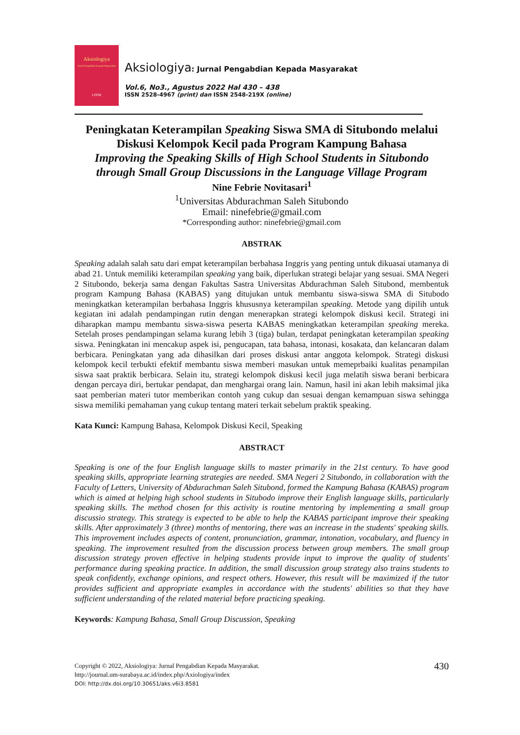Aksiologiya
Jurnal Pengabdian Kepada Masyarakat
LPPM
Aksiologiya: Jurnal Pengabdian Kepada Masyarakat
Vol.6, No3., Agustus 2022 Hal 430 – 438
ISSN 2528-4967 (print) dan ISSN 2548-219X (online)
Peningkatan Keterampilan Speaking Siswa SMA di Situbondo melalui Diskusi Kelompok Kecil pada Program Kampung Bahasa
Improving the Speaking Skills of High School Students in Situbondo through Small Group Discussions in the Language Village Program
Nine Febrie Novitasari<sup>1</sup>
<sup>1</sup> Universitas Abdurachman Saleh Situbondo
Email: ninefebrie@gmail.com
*Corresponding author: ninefebrie@gmail.com
ABSTRAK
Speaking adalah salah satu dari empat keterampilan berbahasa Inggris yang penting untuk dikuasai utamanya di abad 21. Untuk memiliki keterampilan speaking yang baik, diperlukan strategi belajar yang sesuai. SMA Negeri 2 Situbondo, bekerja sama dengan Fakultas Sastra Universitas Abdurachman Saleh Situbond, membentuk program Kampung Bahasa (KABAS) yang ditujukan untuk membantu siswa-siswa SMA di Situbodo meningkatkan keterampilan berbahasa Inggris khususnya keterampilan speaking. Metode yang dipilih untuk kegiatan ini adalah pendampingan rutin dengan menerapkan strategi kelompok diskusi kecil. Strategi ini diharapkan mampu membantu siswa-siswa peserta KABAS meningkatkan keterampilan speaking mereka. Setelah proses pendampingan selama kurang lebih 3 (tiga) bulan, terdapat peningkatan keterampilan speaking siswa. Peningkatan ini mencakup aspek isi, pengucapan, tata bahasa, intonasi, kosakata, dan kelancaran dalam berbicara. Peningkatan yang ada dihasilkan dari proses diskusi antar anggota kelompok. Strategi diskusi kelompok kecil terbukti efektif membantu siswa memberi masukan untuk memeprbaiki kualitas penampilan siswa saat praktik berbicara. Selain itu, strategi kelompok diskusi kecil juga melatih siswa berani berbicara dengan percaya diri, bertukar pendapat, dan menghargai orang lain. Namun, hasil ini akan lebih maksimal jika saat pemberian materi tutor memberikan contoh yang cukup dan sesuai dengan kemampuan siswa sehingga siswa memiliki pemahaman yang cukup tentang materi terkait sebelum praktik speaking.
Kata Kunci: Kampung Bahasa, Kelompok Diskusi Kecil, Speaking
ABSTRACT
Speaking is one of the four English language skills to master primarily in the 21st century. To have good speaking skills, appropriate learning strategies are needed. SMA Negeri 2 Situbondo, in collaboration with the Faculty of Letters, University of Abdurachman Saleh Situbond, formed the Kampung Bahasa (KABAS) program which is aimed at helping high school students in Situbodo improve their English language skills, particularly speaking skills. The method chosen for this activity is routine mentoring by implementing a small group discussio strategy. This strategy is expected to be able to help the KABAS participant improve their speaking skills. After approximately 3 (three) months of mentoring, there was an increase in the students' speaking skills. This improvement includes aspects of content, pronunciation, grammar, intonation, vocabulary, and fluency in speaking. The improvement resulted from the discussion process between group members. The small group discussion strategy proven effective in helping students provide input to improve the quality of students' performance during speaking practice. In addition, the small discussion group strategy also trains students to speak confidently, exchange opinions, and respect others. However, this result will be maximized if the tutor provides sufficient and appropriate examples in accordance with the students' abilities so that they have sufficient understanding of the related material before practicing speaking.
Keywords: Kampung Bahasa, Small Group Discussion, Speaking
430 Copyright © 2022, Aksiologiya: Jurnal Pengabdian Kepada Masyarakat.
http://journal.um-surabaya.ac.id/index.php/Axiologiya/index
DOI: http://dx.doi.org/10.30651/aks.v6i3.8581